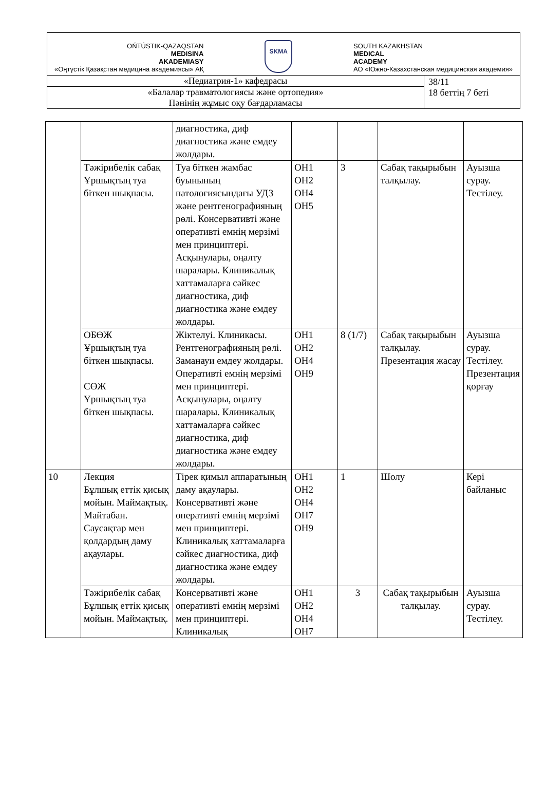OŃTÚSTIK-QAZAQSTAN
MEDISINA
AKADEMIASY
«Оңтүстік Қазақстан медицина академиясы» АҚ
SKMA
SOUTH KAZAKHSTAN
MEDICAL
ACADEMY
АО «Южно-Казахстанская медицинская академия»
«Педиатрия-1» кафедрасы
«Балалар травматологиясы және ортопедия»
Пәнінің жұмыс оқу бағдарламасы
38/11
18 беттің 7 беті
| | | диагностика, диф диагностика және емдеу жолдары. | | | | |
| | Тәжірибелік сабақ Ұршықтың туа біткен шықпасы. | Туа біткен жамбас буынының патологиясындағы УДЗ және рентгенографияның рөлі. Консервативті және оперативті емнің мерзімі мен принциптері. Асқынулары, оңалту шаралары. Клиникалық хаттамаларға сәйкес диагностика, диф диагностика және емдеу жолдары. | ОН1 ОН2 ОН4 ОН5 | 3 | Сабақ тақырыбын талқылау. | Ауызша сурау. Тестілеу. |
| | ОБӨЖ Ұршықтың туа біткен шықпасы. СӨЖ Ұршықтың туа біткен шықпасы. | Жіктелуі. Клиникасы. Рентгенографияның рөлі. Заманауи емдеу жолдары. Оперативті емнің мерзімі мен принциптері. Асқынулары, оңалту шаралары. Клиникалық хаттамаларға сәйкес диагностика, диф диагностика және емдеу жолдары. | ОН1 ОН2 ОН4 ОН9 | 8 (1/7) | Сабақ тақырыбын талқылау. Презентация жасау | Ауызша сурау. Тестілеу. Презентация қорғау |
| 10 | Лекция Бұлшық еттік қисық мойын. Маймақтық. Майтабан. Саусақтар мен қолдардың даму ақаулары. | Тірек қимыл аппаратының даму ақаулары. Консервативті және оперативті емнің мерзімі мен принциптері. Клиникалық хаттамаларға сәйкес диагностика, диф диагностика және емдеу жолдары. | ОН1 ОН2 ОН4 ОН7 ОН9 | 1 | Шолу | Кері байланыс |
| | Тәжірибелік сабақ Бұлшық еттік қисық мойын. Маймақтық. | Консервативті және оперативті емнің мерзімі мен принциптері. Клиникалық | ОН1 ОН2 ОН4 ОН7 | 3 | Сабақ тақырыбын талқылау. | Ауызша сурау. Тестілеу. |